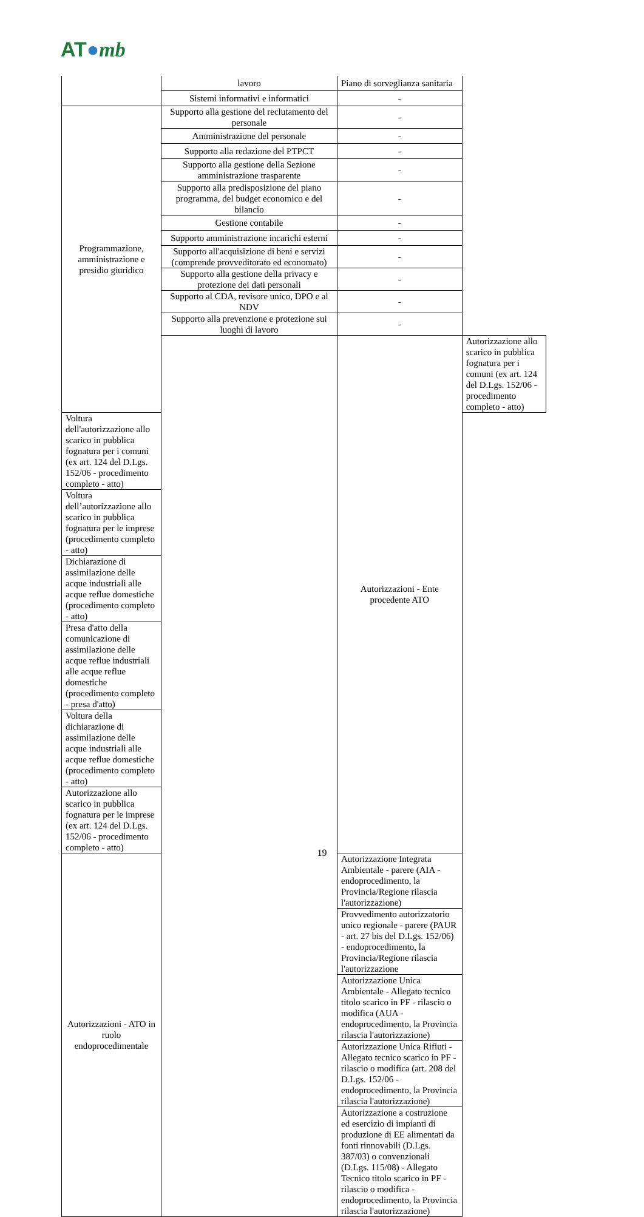AT●mb
| | lavoro | Piano di sorveglianza sanitaria | |
| | Sistemi informativi e informatici | - | |
| Programmazione, amministrazione e presidio giuridico | Supporto alla gestione del reclutamento del personale | - | |
| | Amministrazione del personale | - | |
| | Supporto alla redazione del PTPCT | - | |
| | Supporto alla gestione della Sezione amministrazione trasparente | - | |
| | Supporto alla predisposizione del piano programma, del budget economico e del bilancio | - | |
| | Gestione contabile | - | |
| | Supporto amministrazione incarichi esterni | - | |
| | Supporto all'acquisizione di beni e servizi (comprende provveditorato ed economato) | - | |
| | Supporto alla gestione della privacy e protezione dei dati personali | - | |
| | Supporto al CDA, revisore unico, DPO e al NDV | - | |
| | Supporto alla prevenzione e protezione sui luoghi di lavoro | - | |
| | | Autorizzazioni - Ente procedente ATO | Autorizzazione allo scarico in pubblica fognatura per i comuni (ex art. 124 del D.Lgs. 152/06 - procedimento completo - atto) |
| Voltura dell'autorizzazione allo scarico in pubblica fognatura per i comuni (ex art. 124 del D.Lgs. 152/06 - procedimento completo - atto) | | | |
| Voltura dell’autorizzazione allo scarico in pubblica fognatura per le imprese (procedimento completo - atto) | | | |
| Dichiarazione di assimilazione delle acque industriali alle acque reflue domestiche (procedimento completo - atto) | | | |
| Presa d'atto della comunicazione di assimilazione delle acque reflue industriali alle acque reflue domestiche (procedimento completo - presa d'atto) | | | |
| Voltura della dichiarazione di assimilazione delle acque industriali alle acque reflue domestiche (procedimento completo - atto) | | | |
| Autorizzazione allo scarico in pubblica fognatura per le imprese (ex art. 124 del D.Lgs. 152/06 - procedimento completo - atto) | | | |
| Autorizzazioni - ATO in ruolo endoprocedimentale | | Autorizzazione Integrata Ambientale - parere (AIA - endoprocedimento, la Provincia/Regione rilascia l'autorizzazione) | |
| | | Provvedimento autorizzatorio unico regionale - parere (PAUR - art. 27 bis del D.Lgs. 152/06) - endoprocedimento, la Provincia/Regione rilascia l'autorizzazione | |
| | | Autorizzazione Unica Ambientale - Allegato tecnico titolo scarico in PF - rilascio o modifica (AUA - endoprocedimento, la Provincia rilascia l'autorizzazione) | |
| | | Autorizzazione Unica Rifiuti - Allegato tecnico scarico in PF - rilascio o modifica (art. 208 del D.Lgs. 152/06 - endoprocedimento, la Provincia rilascia l'autorizzazione) | |
| | | Autorizzazione a costruzione ed esercizio di impianti di produzione di EE alimentati da fonti rinnovabili (D.Lgs. 387/03) o convenzionali (D.Lgs. 115/08) - Allegato Tecnico titolo scarico in PF - rilascio o modifica - endoprocedimento, la Provincia rilascia l'autorizzazione) | |
19